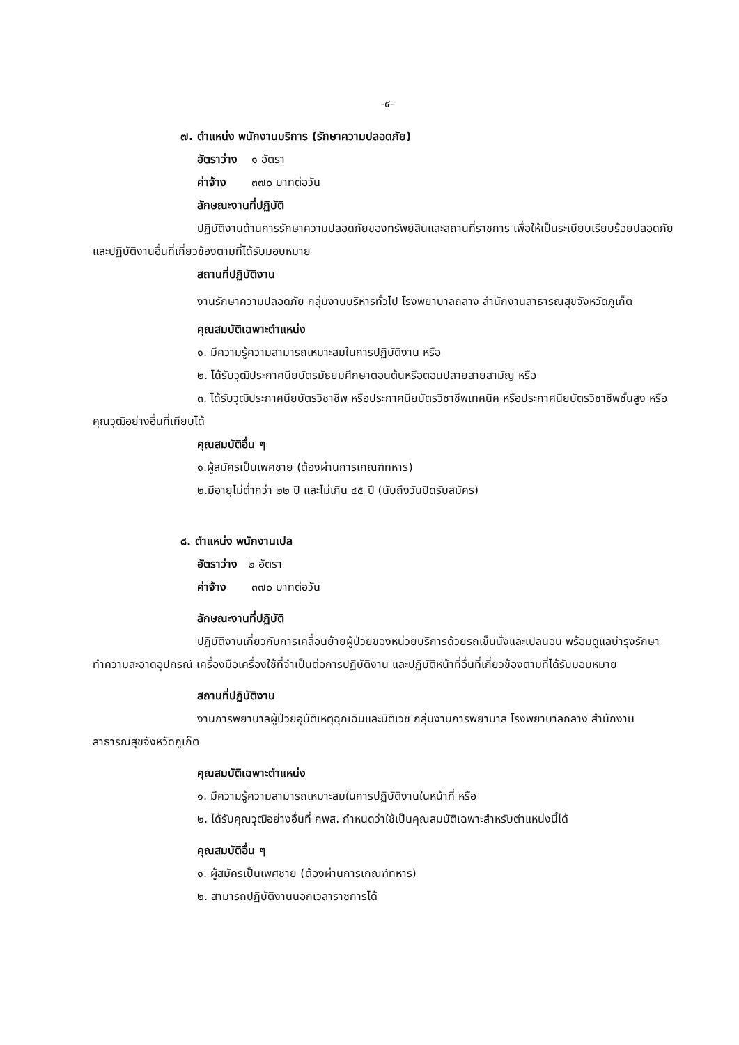-๔-
๗. ตำแหน่ง พนักงานบริการ (รักษาความปลอดภัย)
อัตราว่าง ๑ อัตรา
ค่าจ้าง ๓๗๐ บาทต่อวัน
ลักษณะงานที่ปฏิบัติ
ปฏิบัติงานด้านการรักษาความปลอดภัยของทรัพย์สินและสถานที่ราชการ เพื่อให้เป็นระเบียบเรียบร้อยปลอดภัย และปฏิบัติงานอื่นที่เกี่ยวข้องตามที่ได้รับมอบหมาย
สถานที่ปฏิบัติงาน
งานรักษาความปลอดภัย กลุ่มงานบริหารทั่วไป โรงพยาบาลถลาง สำนักงานสาธารณสุขจังหวัดภูเก็ต
คุณสมบัติเฉพาะตำแหน่ง
๑. มีความรู้ความสามารถเหมาะสมในการปฏิบัติงาน หรือ
๒. ได้รับวุฒิประกาศนียบัตรมัธยมศึกษาตอนต้นหรือตอนปลายสายสามัญ หรือ
๓. ได้รับวุฒิประกาศนียบัตรวิชาชีพ หรือประกาศนียบัตรวิชาชีพเทคนิค หรือประกาศนียบัตรวิชาชีพชั้นสูง หรือคุณวุฒิอย่างอื่นที่เทียบได้
คุณสมบัติอื่น ๆ
๑.ผู้สมัครเป็นเพศชาย (ต้องผ่านการเกณฑ์ทหาร)
๒.มีอายุไม่ต่ำกว่า ๒๒ ปี และไม่เกิน ๔๕ ปี (นับถึงวันปิดรับสมัคร)
๘. ตำแหน่ง พนักงานเปล
อัตราว่าง ๒ อัตรา
ค่าจ้าง ๓๗๐ บาทต่อวัน
ลักษณะงานที่ปฏิบัติ
ปฏิบัติงานเกี่ยวกับการเคลื่อนย้ายผู้ป่วยของหน่วยบริการด้วยรถเข็นนั่งและเปลนอน พร้อมดูแลบำรุงรักษา ทำความสะอาดอุปกรณ์ เครื่องมือเครื่องใช้ที่จำเป็นต่อการปฏิบัติงาน และปฏิบัติหน้าที่อื่นที่เกี่ยวข้องตามที่ได้รับมอบหมาย
สถานที่ปฏิบัติงาน
งานการพยาบาลผู้ป่วยอุบัติเหตุฉุกเฉินและนิติเวช กลุ่มงานการพยาบาล โรงพยาบาลถลาง สำนักงานสาธารณสุขจังหวัดภูเก็ต
คุณสมบัติเฉพาะตำแหน่ง
๑. มีความรู้ความสามารถเหมาะสมในการปฏิบัติงานในหน้าที่ หรือ
๒. ได้รับคุณวุฒิอย่างอื่นที่ กพส. กำหนดว่าใช้เป็นคุณสมบัติเฉพาะสำหรับตำแหน่งนี้ได้
คุณสมบัติอื่น ๆ
๑. ผู้สมัครเป็นเพศชาย (ต้องผ่านการเกณฑ์ทหาร)
๒. สามารถปฏิบัติงานนอกเวลาราชการได้